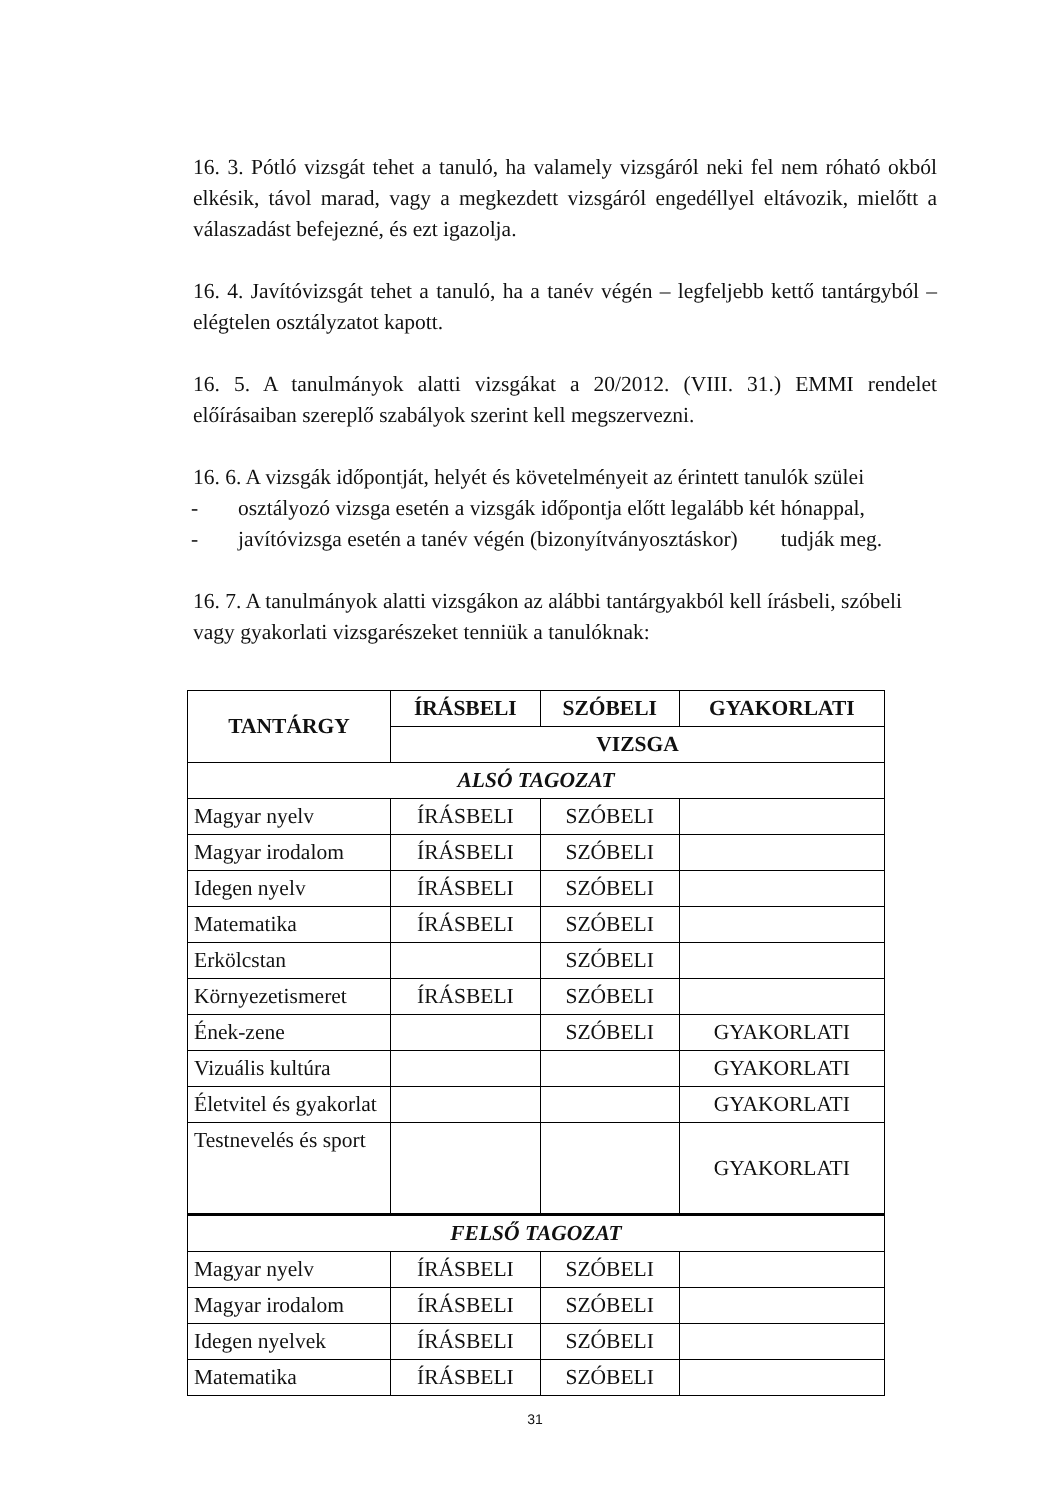16. 3. Pótló vizsgát tehet a tanuló, ha valamely vizsgáról neki fel nem róható okból elkésik, távol marad, vagy a megkezdett vizsgáról engedéllyel eltávozik, mielőtt a válaszadást befejezné, és ezt igazolja.
16. 4. Javítóvizsgát tehet a tanuló, ha a tanév végén – legfeljebb kettő tantárgyból – elégtelen osztályzatot kapott.
16. 5. A tanulmányok alatti vizsgákat a 20/2012. (VIII. 31.) EMMI rendelet előírásaiban szereplő szabályok szerint kell megszervezni.
16. 6. A vizsgák időpontját, helyét és követelményeit az érintett tanulók szülei
- osztályozó vizsga esetén a vizsgák időpontja előtt legalább két hónappal,
- javítóvizsga esetén a tanév végén (bizonyítványosztáskor) tudják meg.
16. 7. A tanulmányok alatti vizsgákon az alábbi tantárgyakból kell írásbeli, szóbeli vagy gyakorlati vizsgarészeket tenniük a tanulóknak:
| TANTÁRGY | ÍRÁSBELI | SZÓBELI | GYAKORLATI |
| --- | --- | --- | --- |
| | VIZSGA | | |
| ALSÓ TAGOZAT | | | |
| Magyar nyelv | ÍRÁSBELI | SZÓBELI | |
| Magyar irodalom | ÍRÁSBELI | SZÓBELI | |
| Idegen nyelv | ÍRÁSBELI | SZÓBELI | |
| Matematika | ÍRÁSBELI | SZÓBELI | |
| Erkölcstan | | SZÓBELI | |
| Környezetismeret | ÍRÁSBELI | SZÓBELI | |
| Ének-zene | | SZÓBELI | GYAKORLATI |
| Vizuális kultúra | | | GYAKORLATI |
| Életvitel és gyakorlat | | | GYAKORLATI |
| Testnevelés és sport | | | GYAKORLATI |
| FELSŐ TAGOZAT | | | |
| Magyar nyelv | ÍRÁSBELI | SZÓBELI | |
| Magyar irodalom | ÍRÁSBELI | SZÓBELI | |
| Idegen nyelvek | ÍRÁSBELI | SZÓBELI | |
| Matematika | ÍRÁSBELI | SZÓBELI | |
31